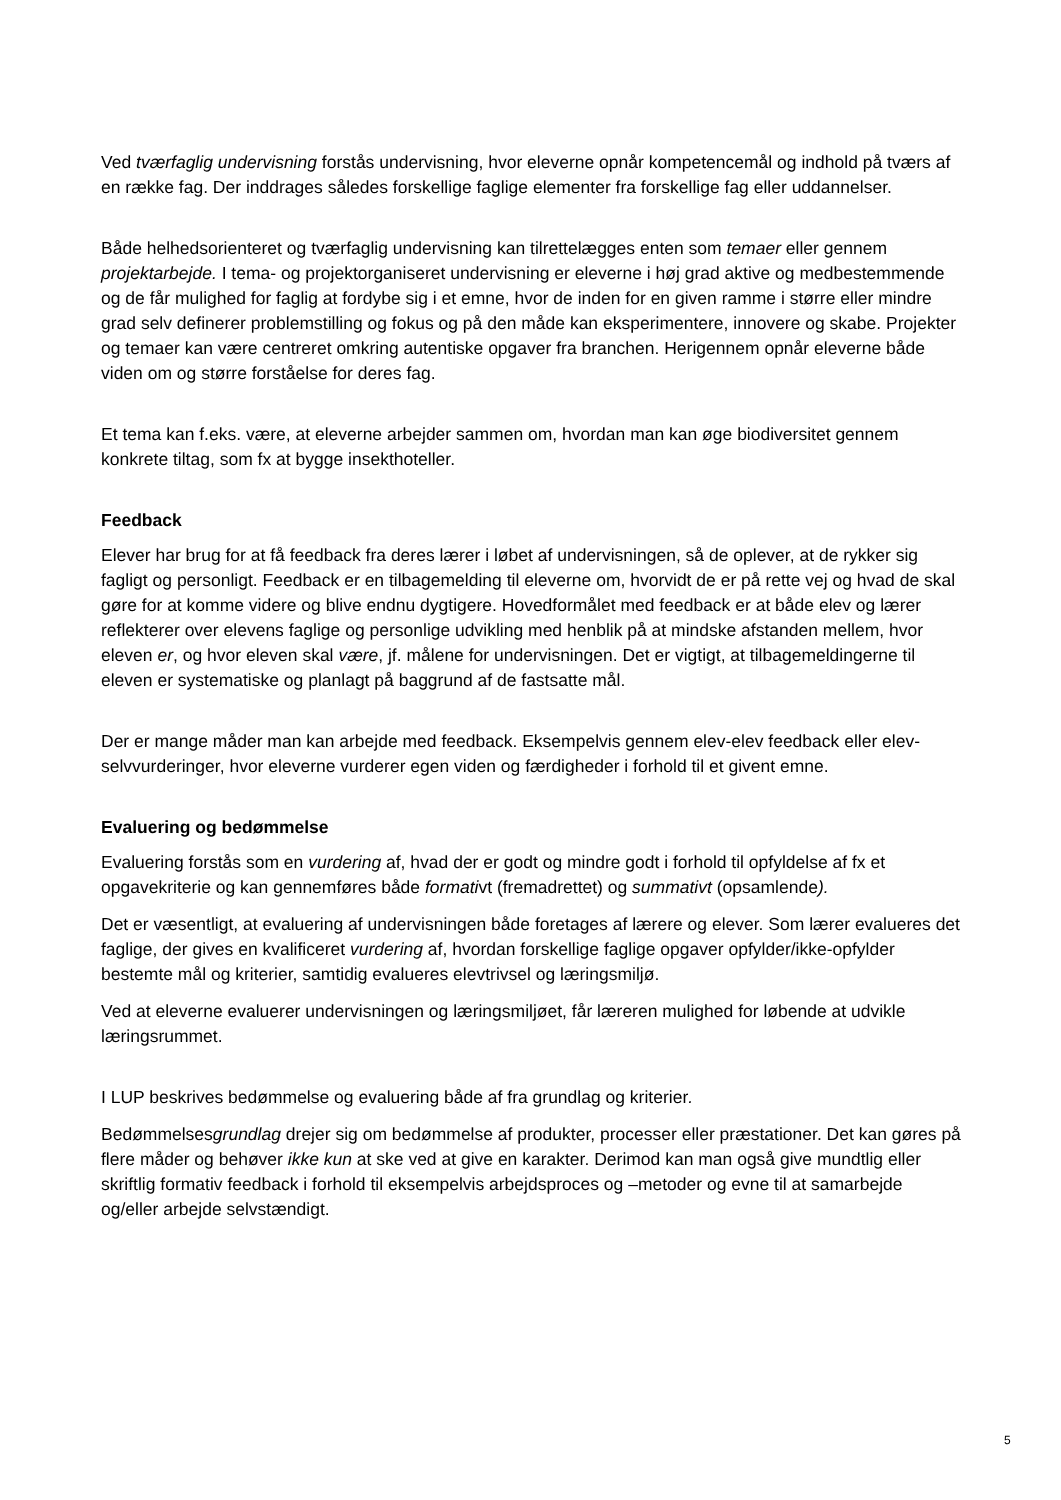Ved tværfaglig undervisning forstås undervisning, hvor eleverne opnår kompetencemål og indhold på tværs af en række fag. Der inddrages således forskellige faglige elementer fra forskellige fag eller uddannelser.
Både helhedsorienteret og tværfaglig undervisning kan tilrettelægges enten som temaer eller gennem projektarbejde. I tema- og projektorganiseret undervisning er eleverne i høj grad aktive og medbestemmende og de får mulighed for faglig at fordybe sig i et emne, hvor de inden for en given ramme i større eller mindre grad selv definerer problemstilling og fokus og på den måde kan eksperimentere, innovere og skabe. Projekter og temaer kan være centreret omkring autentiske opgaver fra branchen. Herigennem opnår eleverne både viden om og større forståelse for deres fag.
Et tema kan f.eks. være, at eleverne arbejder sammen om, hvordan man kan øge biodiversitet gennem konkrete tiltag, som fx at bygge insekthoteller.
Feedback
Elever har brug for at få feedback fra deres lærer i løbet af undervisningen, så de oplever, at de rykker sig fagligt og personligt. Feedback er en tilbagemelding til eleverne om, hvorvidt de er på rette vej og hvad de skal gøre for at komme videre og blive endnu dygtigere. Hovedformålet med feedback er at både elev og lærer reflekterer over elevens faglige og personlige udvikling med henblik på at mindske afstanden mellem, hvor eleven er, og hvor eleven skal være, jf. målene for undervisningen. Det er vigtigt, at tilbagemeldingerne til eleven er systematiske og planlagt på baggrund af de fastsatte mål.
Der er mange måder man kan arbejde med feedback. Eksempelvis gennem elev-elev feedback eller elev-selvvurderinger, hvor eleverne vurderer egen viden og færdigheder i forhold til et givent emne.
Evaluering og bedømmelse
Evaluering forstås som en vurdering af, hvad der er godt og mindre godt i forhold til opfyldelse af fx et opgavekriterie og kan gennemføres både formativt (fremadrettet) og summativt (opsamlende).
Det er væsentligt, at evaluering af undervisningen både foretages af lærere og elever. Som lærer evalueres det faglige, der gives en kvalificeret vurdering af, hvordan forskellige faglige opgaver opfylder/ikke-opfylder bestemte mål og kriterier, samtidig evalueres elevtrivsel og læringsmiljø.
Ved at eleverne evaluerer undervisningen og læringsmiljøet, får læreren mulighed for løbende at udvikle læringsrummet.
I LUP beskrives bedømmelse og evaluering både af fra grundlag og kriterier.
Bedømmelsesgrundlag drejer sig om bedømmelse af produkter, processer eller præstationer. Det kan gøres på flere måder og behøver ikke kun at ske ved at give en karakter. Derimod kan man også give mundtlig eller skriftlig formativ feedback i forhold til eksempelvis arbejdsproces og –metoder og evne til at samarbejde og/eller arbejde selvstændigt.
5